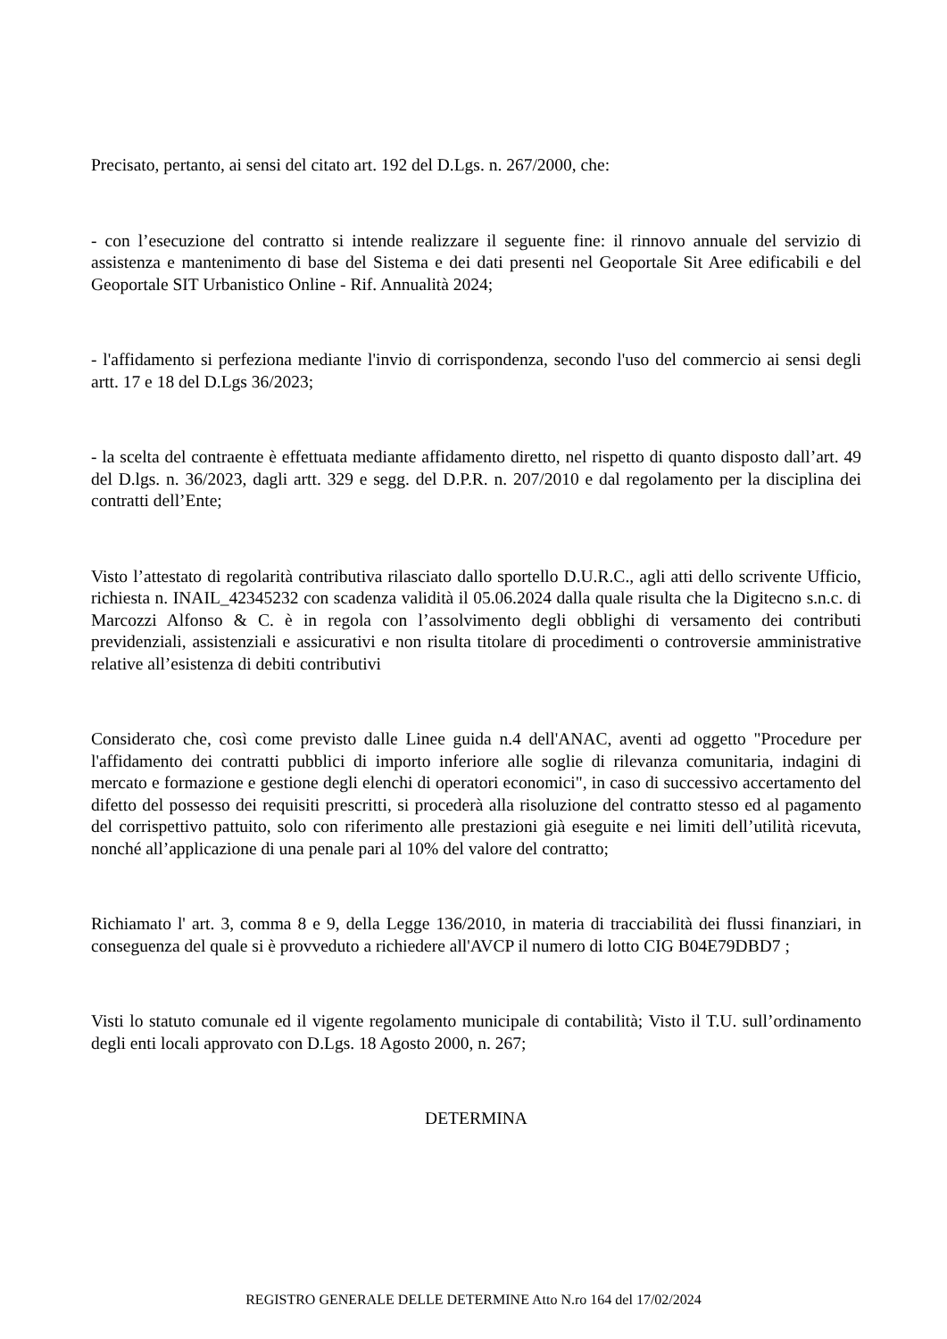Precisato, pertanto, ai sensi del citato art. 192 del D.Lgs. n. 267/2000, che:
- con l’esecuzione del contratto si intende realizzare il seguente fine: il rinnovo annuale del servizio di assistenza e mantenimento di base del Sistema e dei dati presenti nel Geoportale Sit Aree edificabili e del Geoportale SIT Urbanistico Online - Rif. Annualità 2024;
- l'affidamento si perfeziona mediante l'invio di corrispondenza, secondo l'uso del commercio ai sensi degli artt. 17 e 18 del D.Lgs 36/2023;
- la scelta del contraente è effettuata mediante affidamento diretto, nel rispetto di quanto disposto dall’art. 49 del D.lgs. n. 36/2023, dagli artt. 329 e segg. del D.P.R. n. 207/2010 e dal regolamento per la disciplina dei contratti dell’Ente;
Visto l’attestato di regolarità contributiva rilasciato dallo sportello D.U.R.C., agli atti dello scrivente Ufficio, richiesta n. INAIL_42345232 con scadenza validità il 05.06.2024 dalla quale risulta che la Digitecno s.n.c. di Marcozzi Alfonso & C. è in regola con l’assolvimento degli obblighi di versamento dei contributi previdenziali, assistenziali e assicurativi e non risulta titolare di procedimenti o controversie amministrative relative all’esistenza di debiti contributivi
Considerato che, così come previsto dalle Linee guida n.4 dell'ANAC, aventi ad oggetto "Procedure per l'affidamento dei contratti pubblici di importo inferiore alle soglie di rilevanza comunitaria, indagini di mercato e formazione e gestione degli elenchi di operatori economici", in caso di successivo accertamento del difetto del possesso dei requisiti prescritti, si procederà alla risoluzione del contratto stesso ed al pagamento del corrispettivo pattuito, solo con riferimento alle prestazioni già eseguite e nei limiti dell’utilità ricevuta, nonché all’applicazione di una penale pari al 10% del valore del contratto;
Richiamato l' art. 3, comma 8 e 9, della Legge 136/2010, in materia di tracciabilità dei flussi finanziari, in conseguenza del quale si è provveduto a richiedere all'AVCP il numero di lotto CIG B04E79DBD7 ;
Visti lo statuto comunale ed il vigente regolamento municipale di contabilità; Visto il T.U. sull’ordinamento degli enti locali approvato con D.Lgs. 18 Agosto 2000, n. 267;
DETERMINA
REGISTRO GENERALE DELLE DETERMINE Atto N.ro 164 del 17/02/2024